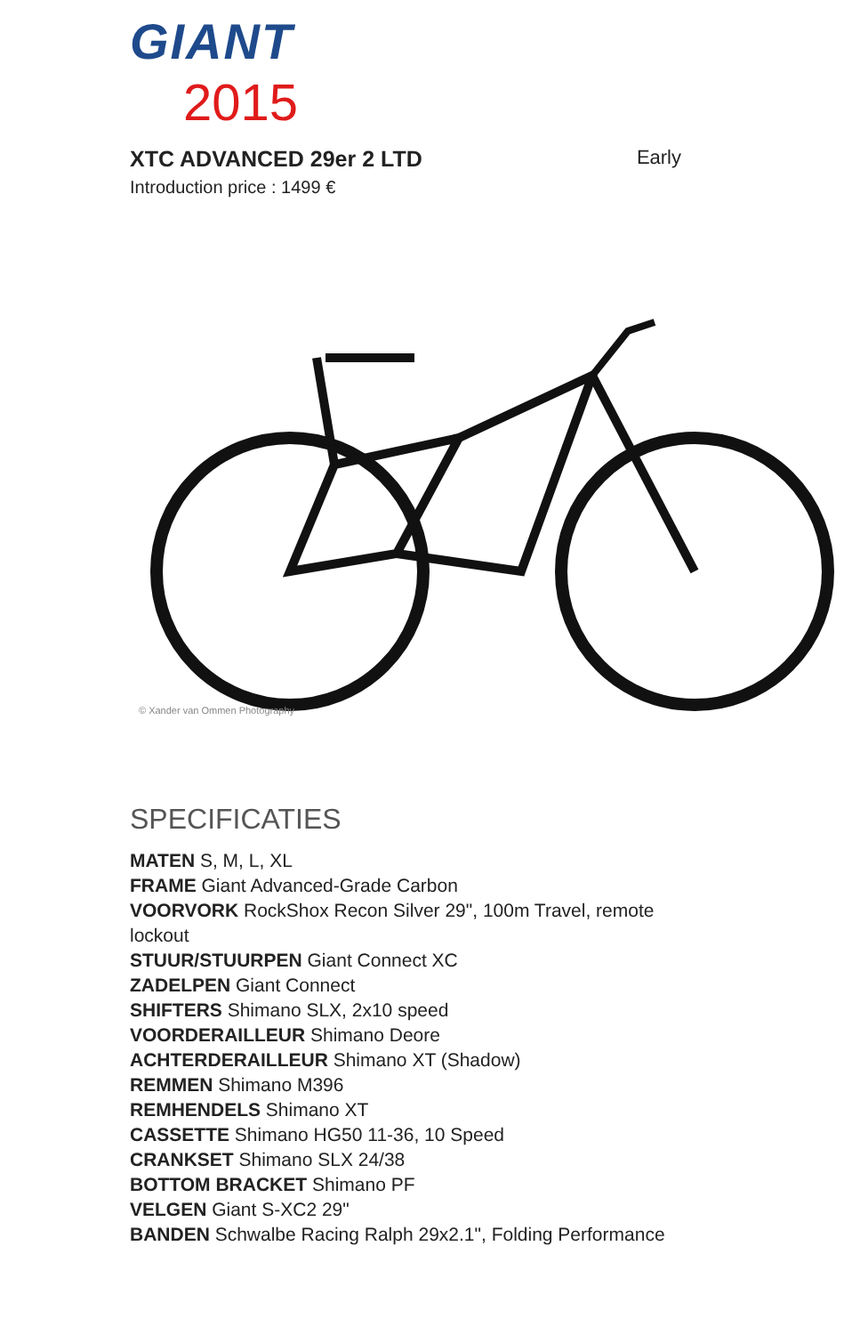GIANT
2015
XTC ADVANCED 29er 2 LTD Early
Introduction price : 1499 €
© Xander van Ommen Photography
SPECIFICATIES
MATEN S, M, L, XL
FRAME Giant Advanced-Grade Carbon
VOORVORK RockShox Recon Silver 29", 100m Travel, remote lockout
STUUR/STUURPEN Giant Connect XC
ZADELPEN Giant Connect
SHIFTERS Shimano SLX, 2x10 speed
VOORDERAILLEUR Shimano Deore
ACHTERDERAILLEUR Shimano XT (Shadow)
REMMEN Shimano M396
REMHENDELS Shimano XT
CASSETTE Shimano HG50 11-36, 10 Speed
CRANKSET Shimano SLX 24/38
BOTTOM BRACKET Shimano PF
VELGEN Giant S-XC2 29"
BANDEN Schwalbe Racing Ralph 29x2.1", Folding Performance